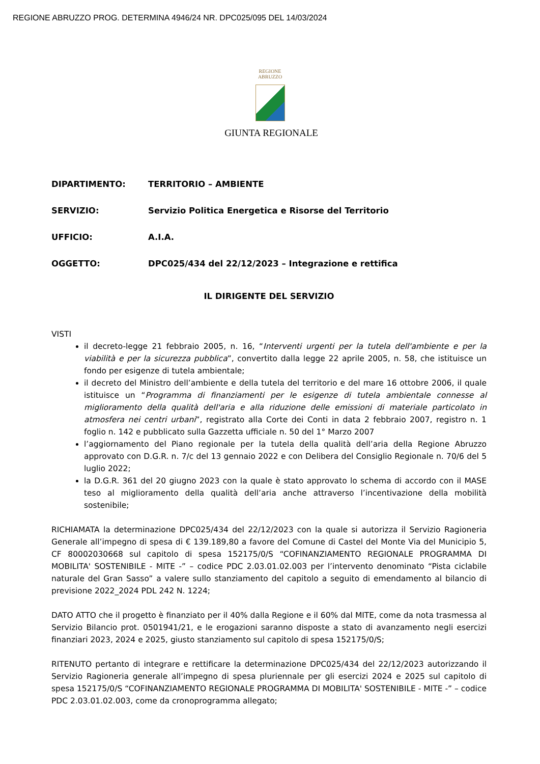REGIONE ABRUZZO PROG. DETERMINA 4946/24 NR. DPC025/095 DEL 14/03/2024
REGIONE
ABRUZZO
GIUNTA REGIONALE
DIPARTIMENTO: TERRITORIO – AMBIENTE
SERVIZIO: Servizio Politica Energetica e Risorse del Territorio
UFFICIO: A.I.A.
OGGETTO: DPC025/434 del 22/12/2023 – Integrazione e rettifica
IL DIRIGENTE DEL SERVIZIO
VISTI
il decreto-legge 21 febbraio 2005, n. 16, “Interventi urgenti per la tutela dell'ambiente e per la viabilità e per la sicurezza pubblica”, convertito dalla legge 22 aprile 2005, n. 58, che istituisce un fondo per esigenze di tutela ambientale;
il decreto del Ministro dell’ambiente e della tutela del territorio e del mare 16 ottobre 2006, il quale istituisce un “Programma di finanziamenti per le esigenze di tutela ambientale connesse al miglioramento della qualità dell'aria e alla riduzione delle emissioni di materiale particolato in atmosfera nei centri urbani”, registrato alla Corte dei Conti in data 2 febbraio 2007, registro n. 1 foglio n. 142 e pubblicato sulla Gazzetta ufficiale n. 50 del 1° Marzo 2007
l’aggiornamento del Piano regionale per la tutela della qualità dell’aria della Regione Abruzzo approvato con D.G.R. n. 7/c del 13 gennaio 2022 e con Delibera del Consiglio Regionale n. 70/6 del 5 luglio 2022;
la D.G.R. 361 del 20 giugno 2023 con la quale è stato approvato lo schema di accordo con il MASE teso al miglioramento della qualità dell’aria anche attraverso l’incentivazione della mobilità sostenibile;
RICHIAMATA la determinazione DPC025/434 del 22/12/2023 con la quale si autorizza il Servizio Ragioneria Generale all’impegno di spesa di € 139.189,80 a favore del Comune di Castel del Monte Via del Municipio 5, CF 80002030668 sul capitolo di spesa 152175/0/S “COFINANZIAMENTO REGIONALE PROGRAMMA DI MOBILITA' SOSTENIBILE - MITE -” – codice PDC 2.03.01.02.003 per l’intervento denominato “Pista ciclabile naturale del Gran Sasso” a valere sullo stanziamento del capitolo a seguito di emendamento al bilancio di previsione 2022_2024 PDL 242 N. 1224;
DATO ATTO che il progetto è finanziato per il 40% dalla Regione e il 60% dal MITE, come da nota trasmessa al Servizio Bilancio prot. 0501941/21, e le erogazioni saranno disposte a stato di avanzamento negli esercizi finanziari 2023, 2024 e 2025, giusto stanziamento sul capitolo di spesa 152175/0/S;
RITENUTO pertanto di integrare e rettificare la determinazione DPC025/434 del 22/12/2023 autorizzando il Servizio Ragioneria generale all’impegno di spesa pluriennale per gli esercizi 2024 e 2025 sul capitolo di spesa 152175/0/S “COFINANZIAMENTO REGIONALE PROGRAMMA DI MOBILITA' SOSTENIBILE - MITE -” – codice PDC 2.03.01.02.003, come da cronoprogramma allegato;